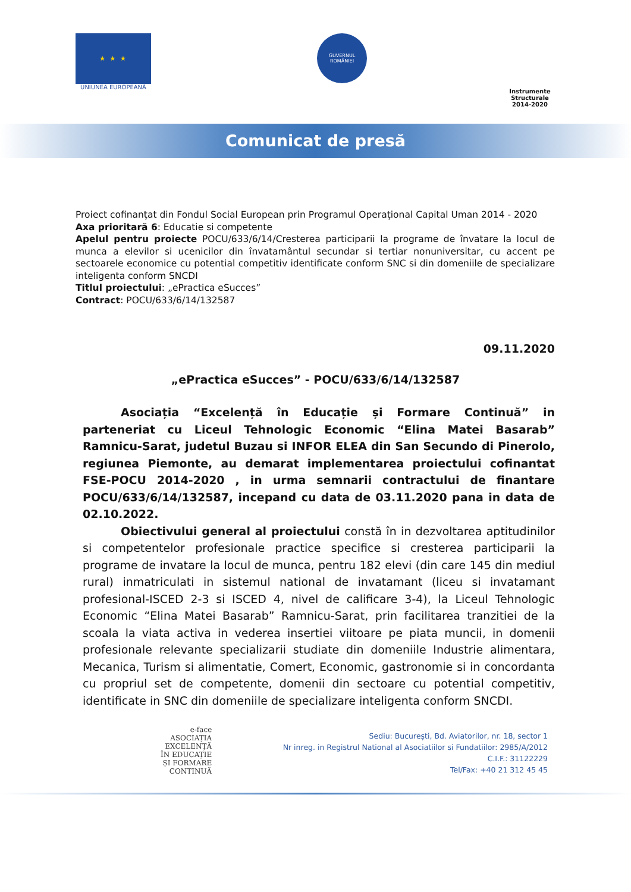★ ★ ★
UNIUNEA EUROPEANĂ
GUVERNUL ROMÂNIEI
Instrumente Structurale
2014-2020
Comunicat de presă
Proiect cofinanțat din Fondul Social European prin Programul Operațional Capital Uman 2014 - 2020
Axa prioritară 6: Educatie si competente
Apelul pentru proiecte POCU/633/6/14/Cresterea participarii la programe de învatare la locul de munca a elevilor si ucenicilor din învatamântul secundar si tertiar nonuniversitar, cu accent pe sectoarele economice cu potential competitiv identificate conform SNC si din domeniile de specializare inteligenta conform SNCDI
Titlul proiectului: „ePractica eSucces”
Contract: POCU/633/6/14/132587
09.11.2020
„ePractica eSucces” - POCU/633/6/14/132587
Asociația “Excelență în Educație și Formare Continuă” in parteneriat cu Liceul Tehnologic Economic “Elina Matei Basarab” Ramnicu-Sarat, judetul Buzau si INFOR ELEA din San Secundo di Pinerolo, regiunea Piemonte, au demarat implementarea proiectului cofinantat FSE-POCU 2014-2020 , in urma semnarii contractului de finantare POCU/633/6/14/132587, incepand cu data de 03.11.2020 pana in data de 02.10.2022.
Obiectivului general al proiectului constă în in dezvoltarea aptitudinilor si competentelor profesionale practice specifice si cresterea participarii la programe de invatare la locul de munca, pentru 182 elevi (din care 145 din mediul rural) inmatriculati in sistemul national de invatamant (liceu si invatamant profesional-ISCED 2-3 si ISCED 4, nivel de calificare 3-4), la Liceul Tehnologic Economic “Elina Matei Basarab” Ramnicu-Sarat, prin facilitarea tranzitiei de la scoala la viata activa in vederea insertiei viitoare pe piata muncii, in domenii profesionale relevante specializarii studiate din domeniile Industrie alimentara, Mecanica, Turism si alimentatie, Comert, Economic, gastronomie si in concordanta cu propriul set de competente, domenii din sectoare cu potential competitiv, identificate in SNC din domeniile de specializare inteligenta conform SNCDI.
e-face
ASOCIAȚIA
EXCELENȚĂ
ÎN EDUCAȚIE
ȘI FORMARE
CONTINUĂ
Sediu: București, Bd. Aviatorilor, nr. 18, sector 1
Nr inreg. in Registrul National al Asociatiilor si Fundatiilor: 2985/A/2012
C.I.F.: 31122229
Tel/Fax: +40 21 312 45 45